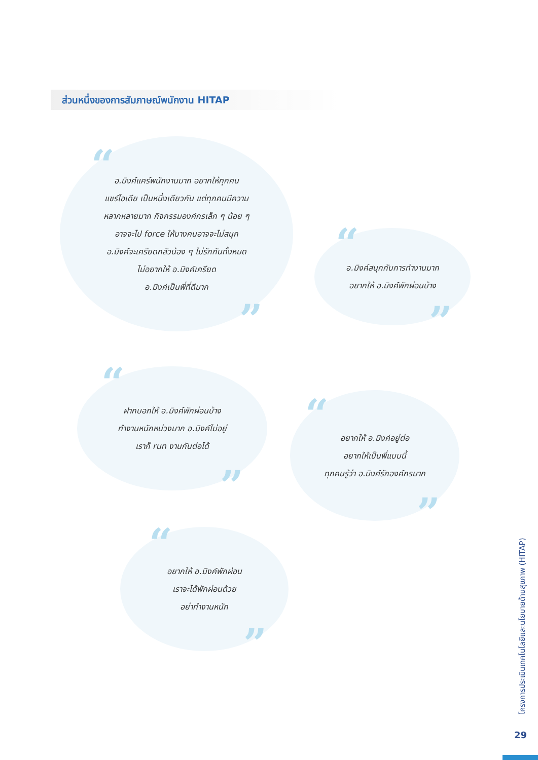ส่วนหนึ่งของการสัมภาษณ์พนักงาน HITAP
อ.มิงค์แคร์พนักงานมาก อยากให้ทุกคน
แชร์ไอเดีย เป็นหนึ่งเดียวกัน แต่ทุกคนมีความ
หลากหลายมาก กิจกรรมองค์กรเล็ก ๆ น้อย ๆ
อาจจะไป force ให้บางคนอาจจะไม่สนุก
อ.มิงค์จะเครียดกลัวน้อง ๆ ไม่รักกันทั้งหมด
ไม่อยากให้ อ.มิงค์เครียด
อ.มิงค์เป็นพี่ที่ดีมาก
“
”
อ.มิงค์สนุกกับการทำงานมาก
อยากให้ อ.มิงค์พักผ่อนบ้าง
“
”
ฝากบอกให้ อ.มิงค์พักผ่อนบ้าง
ทำงานหนักหน่วงมาก อ.มิงค์ไม่อยู่
เราก็ run งานกันต่อได้
“
”
อยากให้ อ.มิงค์อยู่ต่อ
อยากให้เป็นพี่แบบนี้
ทุกคนรู้ว่า อ.มิงค์รักองค์กรมาก
“
”
อยากให้ อ.มิงค์พักผ่อน
เราจะได้พักผ่อนด้วย
อย่าทำงานหนัก
“
”
โครงการประเมินเทคโนโลยีและนโยบายด้านสุขภาพ (HITAP)
29